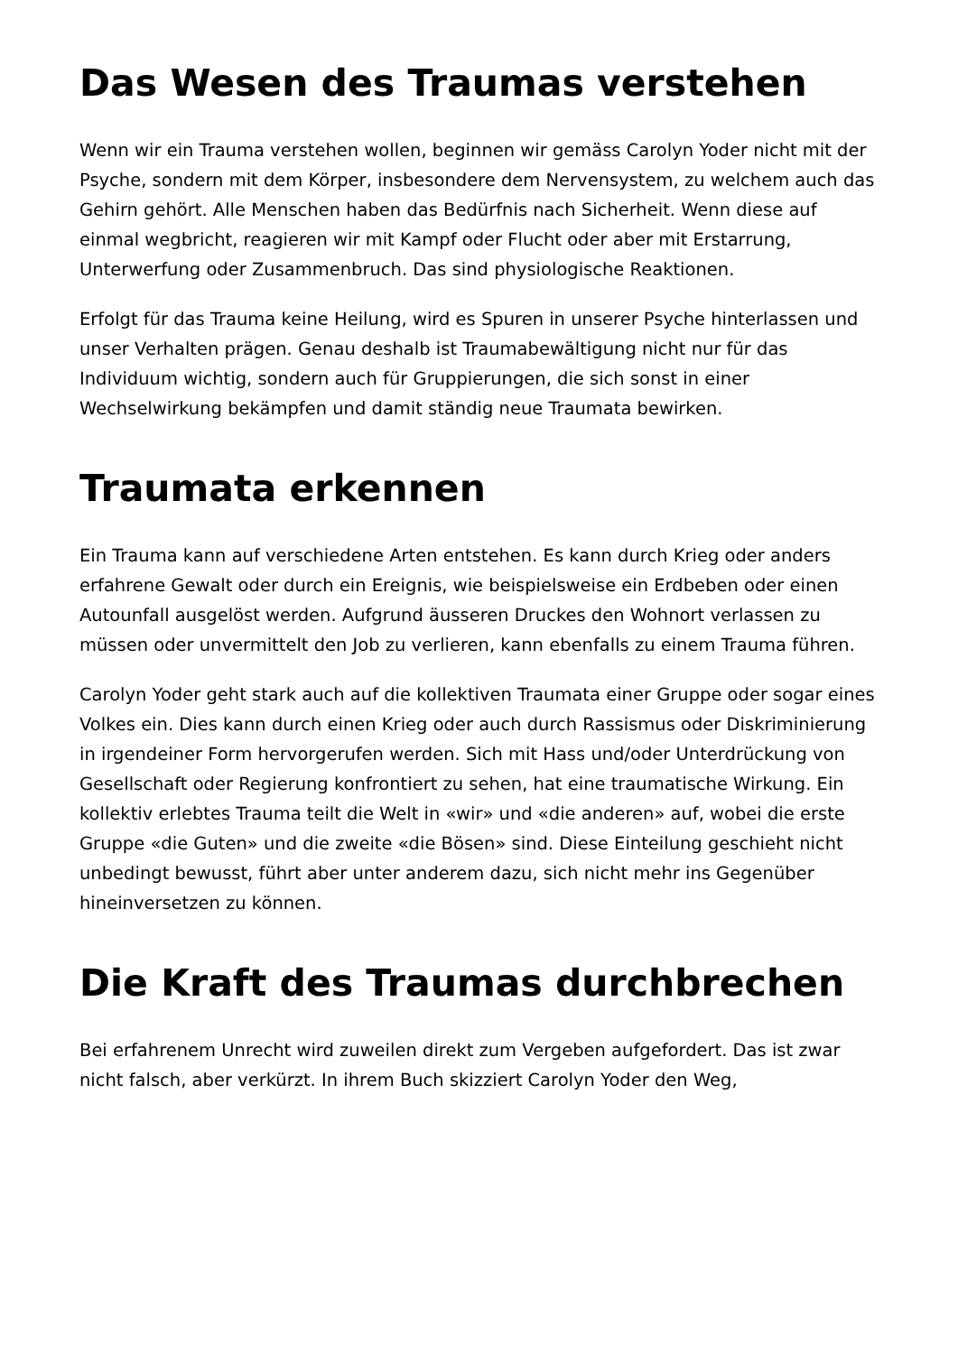Das Wesen des Traumas verstehen
Wenn wir ein Trauma verstehen wollen, beginnen wir gemäss Carolyn Yoder nicht mit der Psyche, sondern mit dem Körper, insbesondere dem Nervensystem, zu welchem auch das Gehirn gehört. Alle Menschen haben das Bedürfnis nach Sicherheit. Wenn diese auf einmal wegbricht, reagieren wir mit Kampf oder Flucht oder aber mit Erstarrung, Unterwerfung oder Zusammenbruch. Das sind physiologische Reaktionen.
Erfolgt für das Trauma keine Heilung, wird es Spuren in unserer Psyche hinterlassen und unser Verhalten prägen. Genau deshalb ist Traumabewältigung nicht nur für das Individuum wichtig, sondern auch für Gruppierungen, die sich sonst in einer Wechselwirkung bekämpfen und damit ständig neue Traumata bewirken.
Traumata erkennen
Ein Trauma kann auf verschiedene Arten entstehen. Es kann durch Krieg oder anders erfahrene Gewalt oder durch ein Ereignis, wie beispielsweise ein Erdbeben oder einen Autounfall ausgelöst werden. Aufgrund äusseren Druckes den Wohnort verlassen zu müssen oder unvermittelt den Job zu verlieren, kann ebenfalls zu einem Trauma führen.
Carolyn Yoder geht stark auch auf die kollektiven Traumata einer Gruppe oder sogar eines Volkes ein. Dies kann durch einen Krieg oder auch durch Rassismus oder Diskriminierung in irgendeiner Form hervorgerufen werden. Sich mit Hass und/oder Unterdrückung von Gesellschaft oder Regierung konfrontiert zu sehen, hat eine traumatische Wirkung. Ein kollektiv erlebtes Trauma teilt die Welt in «wir» und «die anderen» auf, wobei die erste Gruppe «die Guten» und die zweite «die Bösen» sind. Diese Einteilung geschieht nicht unbedingt bewusst, führt aber unter anderem dazu, sich nicht mehr ins Gegenüber hineinversetzen zu können.
Die Kraft des Traumas durchbrechen
Bei erfahrenem Unrecht wird zuweilen direkt zum Vergeben aufgefordert. Das ist zwar nicht falsch, aber verkürzt. In ihrem Buch skizziert Carolyn Yoder den Weg,